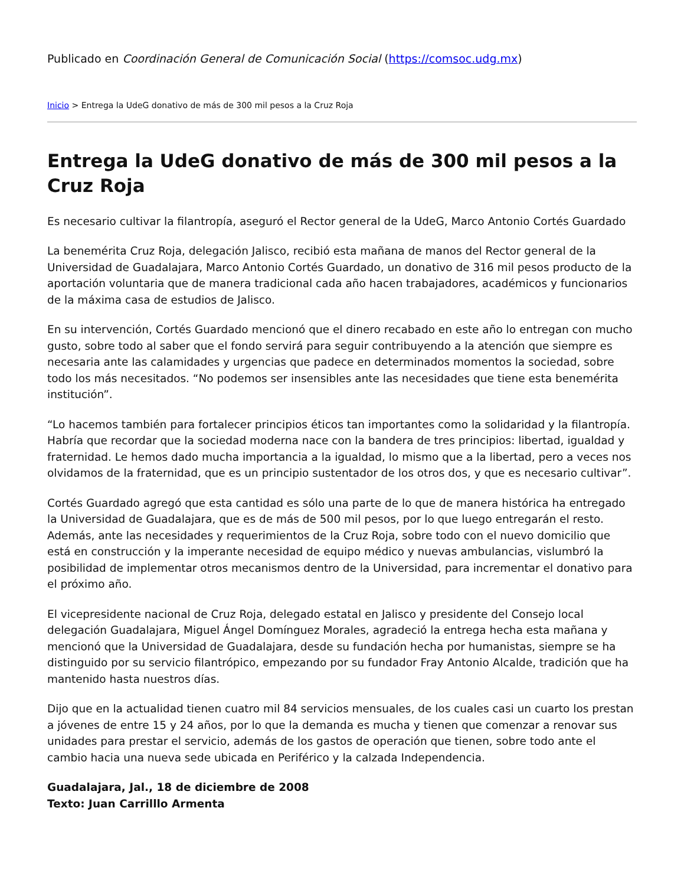Publicado en Coordinación General de Comunicación Social (https://comsoc.udg.mx)
Inicio > Entrega la UdeG donativo de más de 300 mil pesos a la Cruz Roja
Entrega la UdeG donativo de más de 300 mil pesos a la Cruz Roja
Es necesario cultivar la filantropía, aseguró el Rector general de la UdeG, Marco Antonio Cortés Guardado
La benemérita Cruz Roja, delegación Jalisco, recibió esta mañana de manos del Rector general de la Universidad de Guadalajara, Marco Antonio Cortés Guardado, un donativo de 316 mil pesos producto de la aportación voluntaria que de manera tradicional cada año hacen trabajadores, académicos y funcionarios de la máxima casa de estudios de Jalisco.
En su intervención, Cortés Guardado mencionó que el dinero recabado en este año lo entregan con mucho gusto, sobre todo al saber que el fondo servirá para seguir contribuyendo a la atención que siempre es necesaria ante las calamidades y urgencias que padece en determinados momentos la sociedad, sobre todo los más necesitados. “No podemos ser insensibles ante las necesidades que tiene esta benemérita institución”.
“Lo hacemos también para fortalecer principios éticos tan importantes como la solidaridad y la filantropía. Habría que recordar que la sociedad moderna nace con la bandera de tres principios: libertad, igualdad y fraternidad. Le hemos dado mucha importancia a la igualdad, lo mismo que a la libertad, pero a veces nos olvidamos de la fraternidad, que es un principio sustentador de los otros dos, y que es necesario cultivar”.
Cortés Guardado agregó que esta cantidad es sólo una parte de lo que de manera histórica ha entregado la Universidad de Guadalajara, que es de más de 500 mil pesos, por lo que luego entregarán el resto. Además, ante las necesidades y requerimientos de la Cruz Roja, sobre todo con el nuevo domicilio que está en construcción y la imperante necesidad de equipo médico y nuevas ambulancias, vislumbró la posibilidad de implementar otros mecanismos dentro de la Universidad, para incrementar el donativo para el próximo año.
El vicepresidente nacional de Cruz Roja, delegado estatal en Jalisco y presidente del Consejo local delegación Guadalajara, Miguel Ángel Domínguez Morales, agradeció la entrega hecha esta mañana y mencionó que la Universidad de Guadalajara, desde su fundación hecha por humanistas, siempre se ha distinguido por su servicio filantrópico, empezando por su fundador Fray Antonio Alcalde, tradición que ha mantenido hasta nuestros días.
Dijo que en la actualidad tienen cuatro mil 84 servicios mensuales, de los cuales casi un cuarto los prestan a jóvenes de entre 15 y 24 años, por lo que la demanda es mucha y tienen que comenzar a renovar sus unidades para prestar el servicio, además de los gastos de operación que tienen, sobre todo ante el cambio hacia una nueva sede ubicada en Periférico y la calzada Independencia.
Guadalajara, Jal., 18 de diciembre de 2008
Texto: Juan Carrilllo Armenta